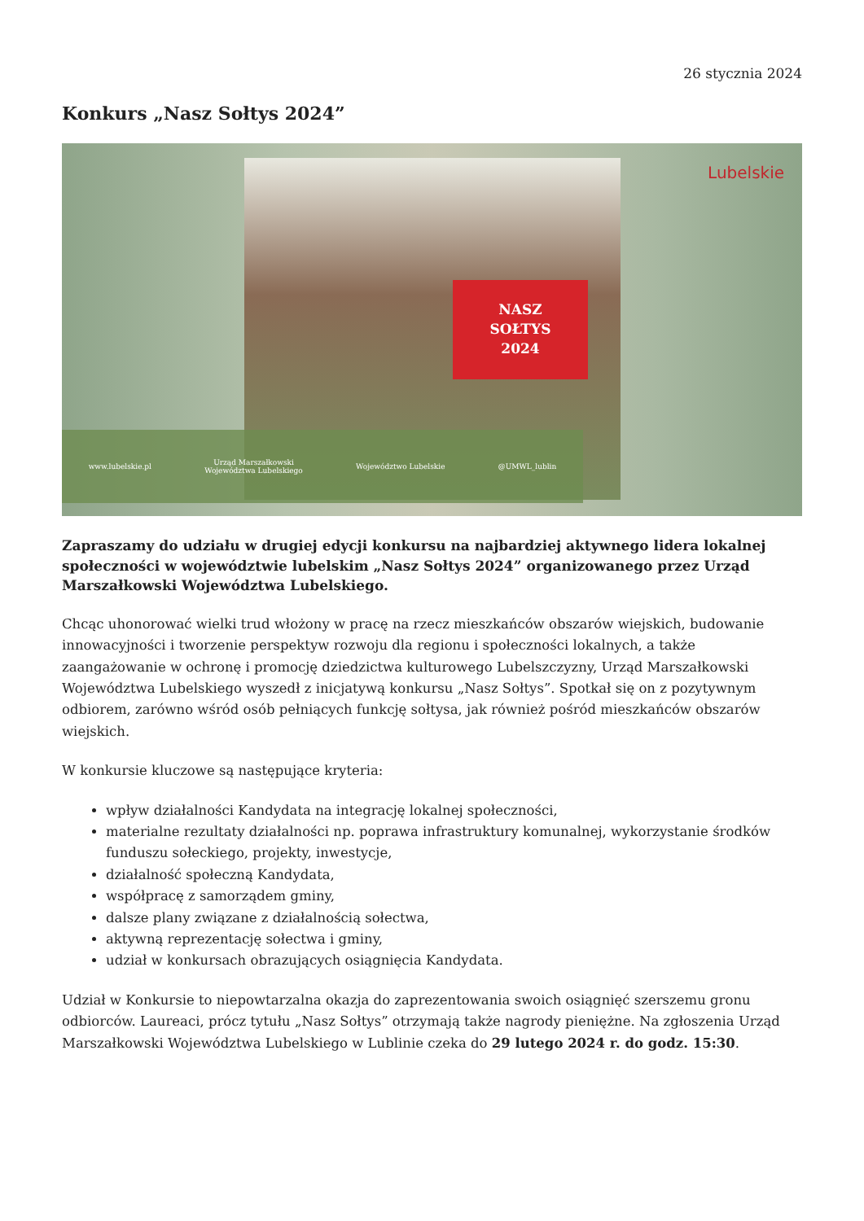26 stycznia 2024
Konkurs „Nasz Sołtys 2024”
NASZ
SOŁTYS
2024
Lubelskie
www.lubelskie.pl Urząd Marszałkowski
Województwa Lubelskiego Województwo Lubelskie @UMWL_lublin
Zapraszamy do udziału w drugiej edycji konkursu na najbardziej aktywnego lidera lokalnej społeczności w województwie lubelskim „Nasz Sołtys 2024” organizowanego przez Urząd Marszałkowski Województwa Lubelskiego.
Chcąc uhonorować wielki trud włożony w pracę na rzecz mieszkańców obszarów wiejskich, budowanie innowacyjności i tworzenie perspektyw rozwoju dla regionu i społeczności lokalnych, a także zaangażowanie w ochronę i promocję dziedzictwa kulturowego Lubelszczyzny, Urząd Marszałkowski Województwa Lubelskiego wyszedł z inicjatywą konkursu „Nasz Sołtys”. Spotkał się on z pozytywnym odbiorem, zarówno wśród osób pełniących funkcję sołtysa, jak również pośród mieszkańców obszarów wiejskich.
W konkursie kluczowe są następujące kryteria:
wpływ działalności Kandydata na integrację lokalnej społeczności,
materialne rezultaty działalności np. poprawa infrastruktury komunalnej, wykorzystanie środków funduszu sołeckiego, projekty, inwestycje,
działalność społeczną Kandydata,
współpracę z samorządem gminy,
dalsze plany związane z działalnością sołectwa,
aktywną reprezentację sołectwa i gminy,
udział w konkursach obrazujących osiągnięcia Kandydata.
Udział w Konkursie to niepowtarzalna okazja do zaprezentowania swoich osiągnięć szerszemu gronu odbiorców. Laureaci, prócz tytułu „Nasz Sołtys” otrzymają także nagrody pieniężne. Na zgłoszenia Urząd Marszałkowski Województwa Lubelskiego w Lublinie czeka do 29 lutego 2024 r. do godz. 15:30.